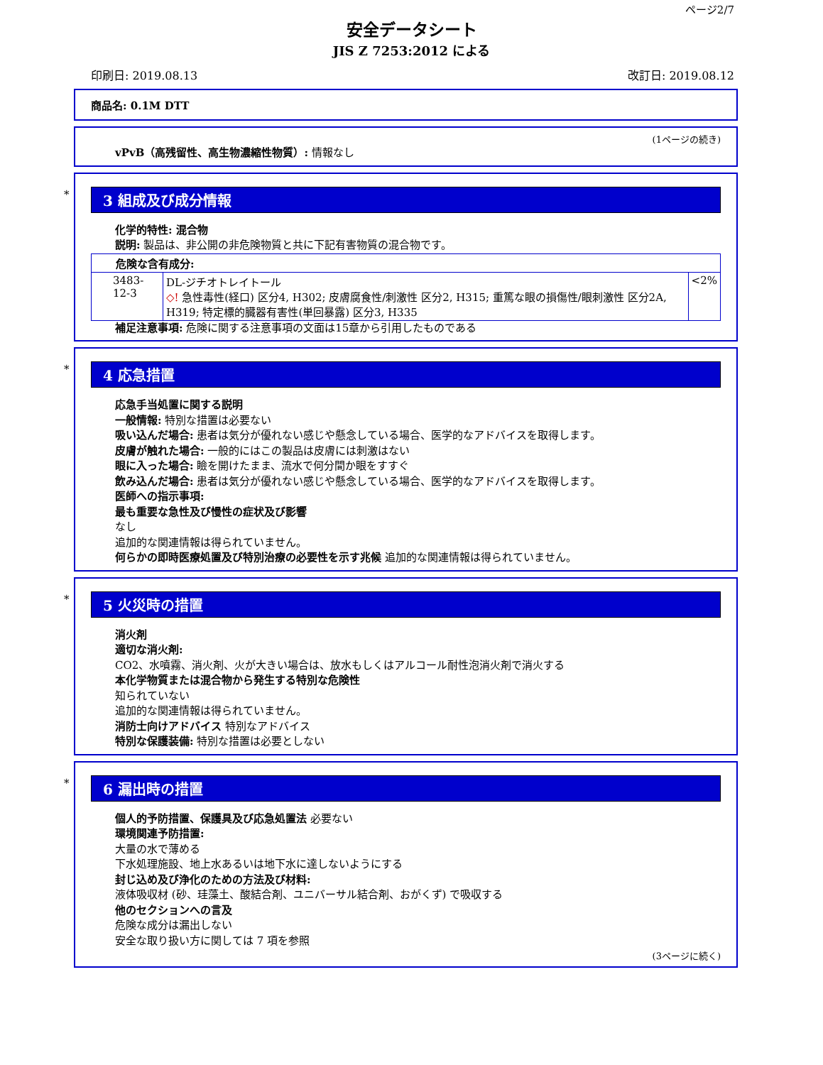ページ2/7
安全データシート
JIS Z 7253:2012 による
印刷日: 2019.08.13 改訂日: 2019.08.12
商品名: 0.1M DTT
(1ページの続き)
vPvB（高残留性、高生物濃縮性物質）: 情報なし
*
3 組成及び成分情報
化学的特性: 混合物
説明: 製品は、非公開の非危険物質と共に下記有害物質の混合物です。
| 危険な含有成分: | | |
| 3483-12-3 | DL-ジチオトレイトール ◇! 急性毒性(経口) 区分4, H302; 皮膚腐食性/刺激性 区分2, H315; 重篤な眼の損傷性/眼刺激性 区分2A, H319; 特定標的臓器有害性(単回暴露) 区分3, H335 | <2% |
補足注意事項: 危険に関する注意事項の文面は15章から引用したものである
*
4 応急措置
応急手当処置に関する説明
一般情報: 特別な措置は必要ない
吸い込んだ場合: 患者は気分が優れない感じや懸念している場合、医学的なアドバイスを取得します。
皮膚が触れた場合: 一般的にはこの製品は皮膚には刺激はない
眼に入った場合: 瞼を開けたまま、流水で何分間か眼をすすぐ
飲み込んだ場合: 患者は気分が優れない感じや懸念している場合、医学的なアドバイスを取得します。
医師への指示事項:
最も重要な急性及び慢性の症状及び影響
なし
追加的な関連情報は得られていません。
何らかの即時医療処置及び特別治療の必要性を示す兆候 追加的な関連情報は得られていません。
*
5 火災時の措置
消火剤
適切な消火剤:
CO2、水噴霧、消火剤、火が大きい場合は、放水もしくはアルコール耐性泡消火剤で消火する
本化学物質または混合物から発生する特別な危険性
知られていない
追加的な関連情報は得られていません。
消防士向けアドバイス 特別なアドバイス
特別な保護装備: 特別な措置は必要としない
*
6 漏出時の措置
個人的予防措置、保護具及び応急処置法 必要ない
環境関連予防措置:
大量の水で薄める
下水処理施設、地上水あるいは地下水に達しないようにする
封じ込め及び浄化のための方法及び材料:
液体吸収材 (砂、珪藻土、酸結合剤、ユニバーサル結合剤、おがくず) で吸収する
他のセクションへの言及
危険な成分は漏出しない
安全な取り扱い方に関しては 7 項を参照
(3ページに続く)